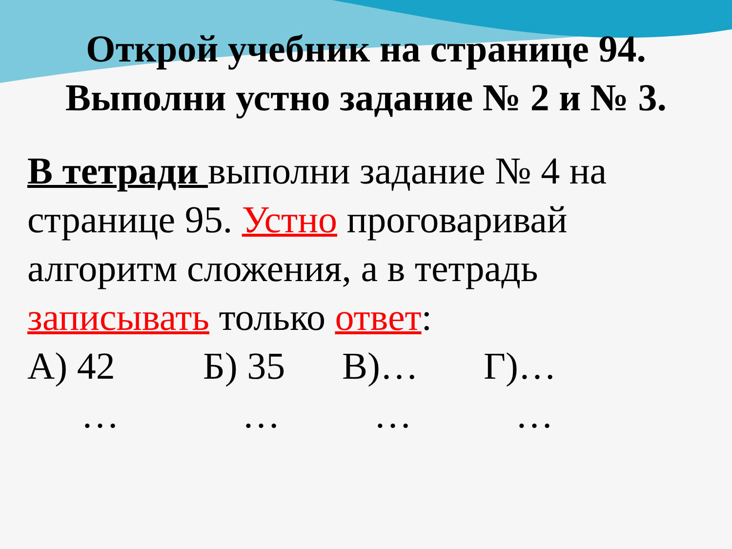Открой учебник на странице 94.
Выполни устно задание № 2 и № 3.
В тетради выполни задание № 4 на странице 95. Устно проговаривай алгоритм сложения, а в тетрадь записывать только ответ:
А) 42 Б) 35 В)… Г)…
… … … …